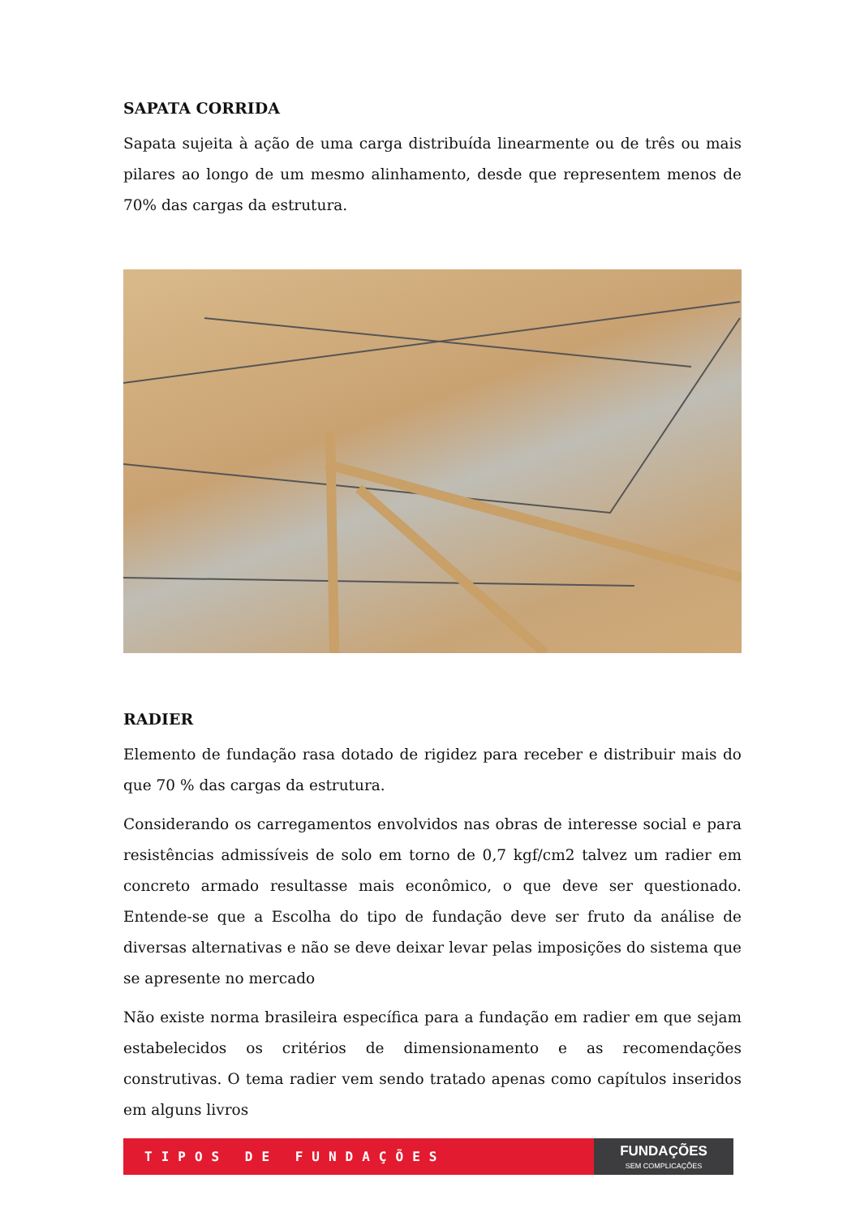SAPATA CORRIDA
Sapata sujeita à ação de uma carga distribuída linearmente ou de três ou mais pilares ao longo de um mesmo alinhamento, desde que representem menos de 70% das cargas da estrutura.
RADIER
Elemento de fundação rasa dotado de rigidez para receber e distribuir mais do que 70 % das cargas da estrutura.
Considerando os carregamentos envolvidos nas obras de interesse social e para resistências admissíveis de solo em torno de 0,7 kgf/cm2 talvez um radier em concreto armado resultasse mais econômico, o que deve ser questionado. Entende-se que a Escolha do tipo de fundação deve ser fruto da análise de diversas alternativas e não se deve deixar levar pelas imposições do sistema que se apresente no mercado
Não existe norma brasileira específica para a fundação em radier em que sejam estabelecidos os critérios de dimensionamento e as recomendações construtivas. O tema radier vem sendo tratado apenas como capítulos inseridos em alguns livros
TIPOS DE FUNDAÇÕES
FUNDAÇÕES
SEM COMPLICAÇÕES